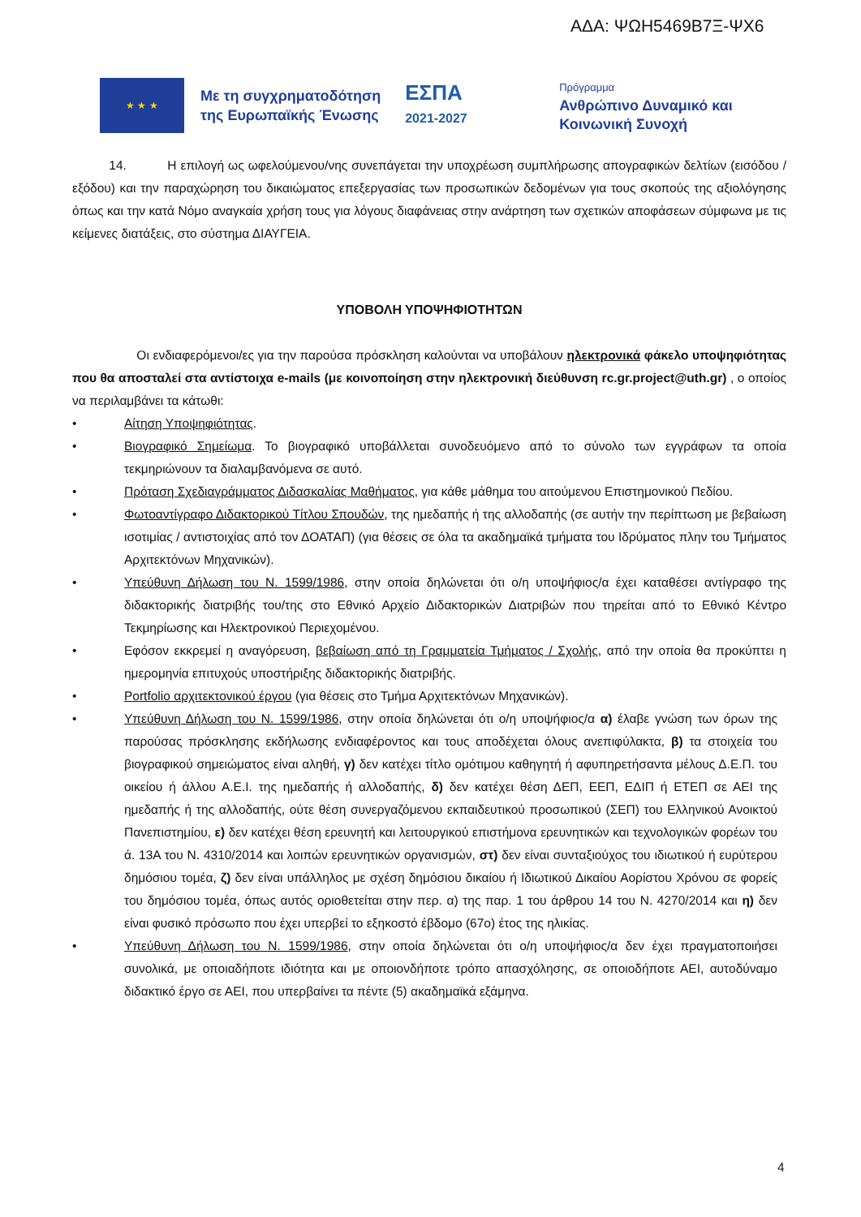ΑΔΑ: ΨΩΗ5469Β7Ξ-ΨΧ6
★ ★ ★
Με τη συγχρηματοδότηση
της Ευρωπαϊκής Ένωσης
ΕΣΠΑ
2021-2027
Πρόγραμμα
Ανθρώπινο Δυναμικό και
Κοινωνική Συνοχή
14. Η επιλογή ως ωφελούμενου/νης συνεπάγεται την υποχρέωση συμπλήρωσης απογραφικών δελτίων (εισόδου / εξόδου) και την παραχώρηση του δικαιώματος επεξεργασίας των προσωπικών δεδομένων για τους σκοπούς της αξιολόγησης όπως και την κατά Νόμο αναγκαία χρήση τους για λόγους διαφάνειας στην ανάρτηση των σχετικών αποφάσεων σύμφωνα με τις κείμενες διατάξεις, στο σύστημα ΔΙΑΥΓΕΙΑ.
ΥΠΟΒΟΛΗ ΥΠΟΨΗΦΙΟΤΗΤΩΝ
Οι ενδιαφερόμενοι/ες για την παρούσα πρόσκληση καλούνται να υποβάλουν ηλεκτρονικά φάκελο υποψηφιότητας που θα αποσταλεί στα αντίστοιχα e-mails (με κοινοποίηση στην ηλεκτρονική διεύθυνση rc.gr.project@uth.gr) , ο οποίος να περιλαμβάνει τα κάτωθι:
• Αίτηση Υποψηφιότητας.
• Βιογραφικό Σημείωμα. Το βιογραφικό υποβάλλεται συνοδευόμενο από το σύνολο των εγγράφων τα οποία τεκμηριώνουν τα διαλαμβανόμενα σε αυτό.
• Πρόταση Σχεδιαγράμματος Διδασκαλίας Μαθήματος, για κάθε μάθημα του αιτούμενου Επιστημονικού Πεδίου.
• Φωτοαντίγραφο Διδακτορικού Τίτλου Σπουδών, της ημεδαπής ή της αλλοδαπής (σε αυτήν την περίπτωση με βεβαίωση ισοτιμίας / αντιστοιχίας από τον ΔΟΑΤΑΠ) (για θέσεις σε όλα τα ακαδημαϊκά τμήματα του Ιδρύματος πλην του Τμήματος Αρχιτεκτόνων Μηχανικών).
• Υπεύθυνη Δήλωση του Ν. 1599/1986, στην οποία δηλώνεται ότι ο/η υποψήφιος/α έχει καταθέσει αντίγραφο της διδακτορικής διατριβής του/της στο Εθνικό Αρχείο Διδακτορικών Διατριβών που τηρείται από το Εθνικό Κέντρο Τεκμηρίωσης και Ηλεκτρονικού Περιεχομένου.
• Εφόσον εκκρεμεί η αναγόρευση, βεβαίωση από τη Γραμματεία Τμήματος / Σχολής, από την οποία θα προκύπτει η ημερομηνία επιτυχούς υποστήριξης διδακτορικής διατριβής.
• Portfolio αρχιτεκτονικού έργου (για θέσεις στο Τμήμα Αρχιτεκτόνων Μηχανικών).
• Υπεύθυνη Δήλωση του Ν. 1599/1986, στην οποία δηλώνεται ότι ο/η υποψήφιος/α α) έλαβε γνώση των όρων της παρούσας πρόσκλησης εκδήλωσης ενδιαφέροντος και τους αποδέχεται όλους ανεπιφύλακτα, β) τα στοιχεία του βιογραφικού σημειώματος είναι αληθή, γ) δεν κατέχει τίτλο ομότιμου καθηγητή ή αφυπηρετήσαντα μέλους Δ.Ε.Π. του οικείου ή άλλου Α.Ε.Ι. της ημεδαπής ή αλλοδαπής, δ) δεν κατέχει θέση ΔΕΠ, ΕΕΠ, ΕΔΙΠ ή ΕΤΕΠ σε ΑΕΙ της ημεδαπής ή της αλλοδαπής, ούτε θέση συνεργαζόμενου εκπαιδευτικού προσωπικού (ΣΕΠ) του Ελληνικού Ανοικτού Πανεπιστημίου, ε) δεν κατέχει θέση ερευνητή και λειτουργικού επιστήμονα ερευνητικών και τεχνολογικών φορέων του ά. 13Α του Ν. 4310/2014 και λοιπών ερευνητικών οργανισμών, στ) δεν είναι συνταξιούχος του ιδιωτικού ή ευρύτερου δημόσιου τομέα, ζ) δεν είναι υπάλληλος με σχέση δημόσιου δικαίου ή Ιδιωτικού Δικαίου Αορίστου Χρόνου σε φορείς του δημόσιου τομέα, όπως αυτός οριοθετείται στην περ. α) της παρ. 1 του άρθρου 14 του Ν. 4270/2014 και η) δεν είναι φυσικό πρόσωπο που έχει υπερβεί το εξηκοστό έβδομο (67ο) έτος της ηλικίας.
• Υπεύθυνη Δήλωση του Ν. 1599/1986, στην οποία δηλώνεται ότι ο/η υποψήφιος/α δεν έχει πραγματοποιήσει συνολικά, με οποιαδήποτε ιδιότητα και με οποιονδήποτε τρόπο απασχόλησης, σε οποιοδήποτε ΑΕΙ, αυτοδύναμο διδακτικό έργο σε ΑΕΙ, που υπερβαίνει τα πέντε (5) ακαδημαϊκά εξάμηνα.
4